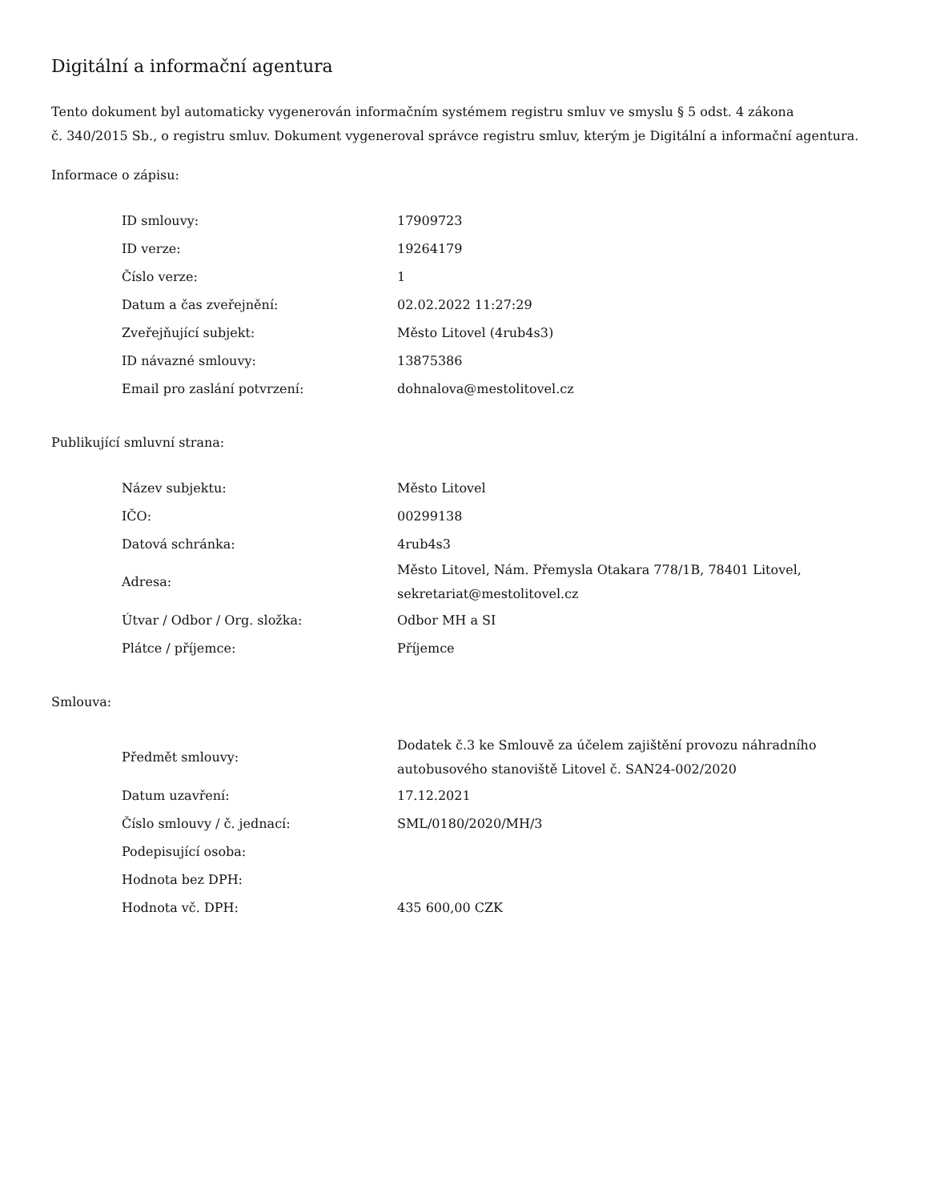Digitální a informační agentura
Tento dokument byl automaticky vygenerován informačním systémem registru smluv ve smyslu § 5 odst. 4 zákona
č. 340/2015 Sb., o registru smluv. Dokument vygeneroval správce registru smluv, kterým je Digitální a informační agentura.
Informace o zápisu:
| ID smlouvy: | 17909723 |
| ID verze: | 19264179 |
| Číslo verze: | 1 |
| Datum a čas zveřejnění: | 02.02.2022 11:27:29 |
| Zveřejňující subjekt: | Město Litovel (4rub4s3) |
| ID návazné smlouvy: | 13875386 |
| Email pro zaslání potvrzení: | dohnalova@mestolitovel.cz |
Publikující smluvní strana:
| Název subjektu: | Město Litovel |
| IČO: | 00299138 |
| Datová schránka: | 4rub4s3 |
| Adresa: | Město Litovel, Nám. Přemysla Otakara 778/1B, 78401 Litovel, sekretariat@mestolitovel.cz |
| Útvar / Odbor / Org. složka: | Odbor MH a SI |
| Plátce / příjemce: | Příjemce |
Smlouva:
| Předmět smlouvy: | Dodatek č.3 ke Smlouvě za účelem zajištění provozu náhradního autobusového stanoviště Litovel č. SAN24-002/2020 |
| Datum uzavření: | 17.12.2021 |
| Číslo smlouvy / č. jednací: | SML/0180/2020/MH/3 |
| Podepisující osoba: | |
| Hodnota bez DPH: | |
| Hodnota vč. DPH: | 435 600,00 CZK |